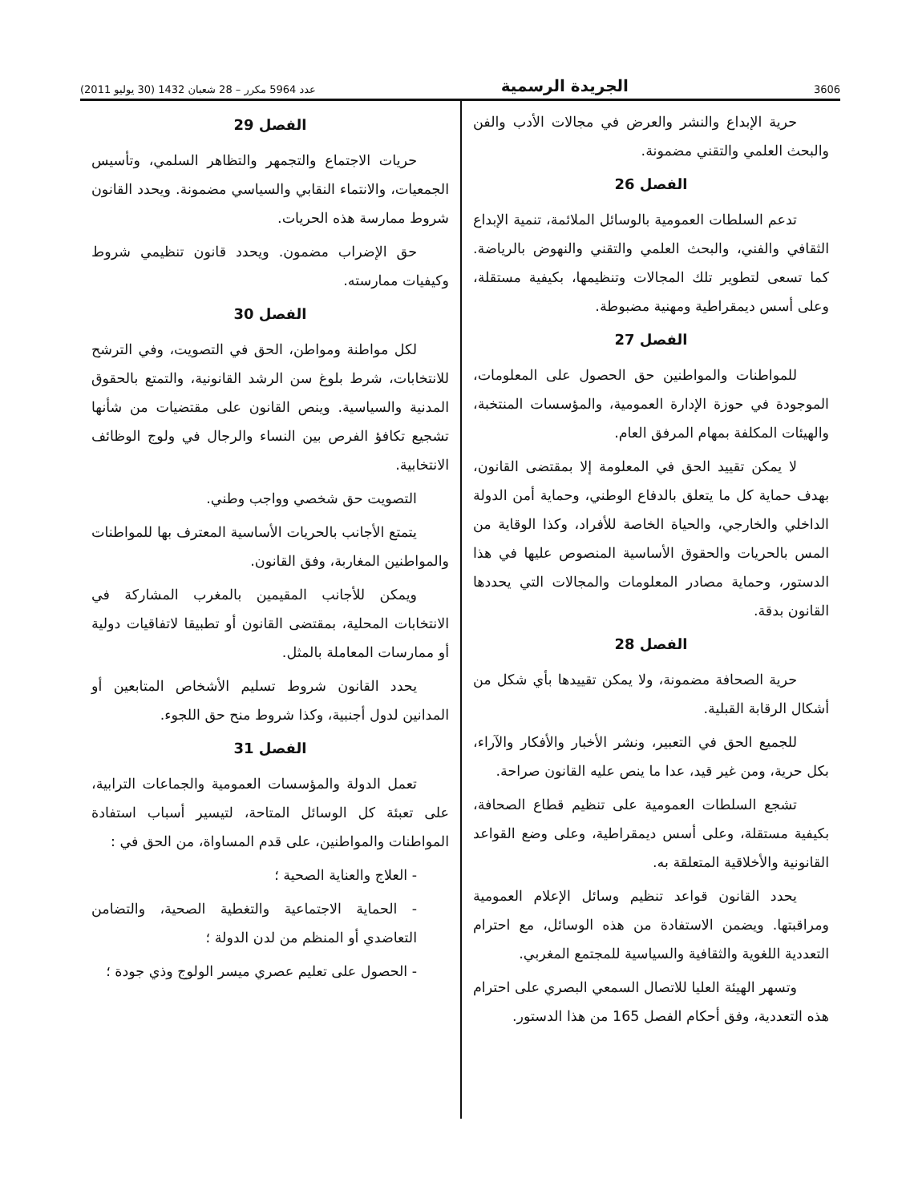3606 الجريدة الرسمية عدد 5964 مكرر – 28 شعبان 1432 (30 يوليو 2011)
حرية الإبداع والنشر والعرض في مجالات الأدب والفن والبحث العلمي والتقني مضمونة.
الفصل 26
تدعم السلطات العمومية بالوسائل الملائمة، تنمية الإبداع الثقافي والفني، والبحث العلمي والتقني والنهوض بالرياضة. كما تسعى لتطوير تلك المجالات وتنظيمها، بكيفية مستقلة، وعلى أسس ديمقراطية ومهنية مضبوطة.
الفصل 27
للمواطنات والمواطنين حق الحصول على المعلومات، الموجودة في حوزة الإدارة العمومية، والمؤسسات المنتخبة، والهيئات المكلفة بمهام المرفق العام.
لا يمكن تقييد الحق في المعلومة إلا بمقتضى القانون، بهدف حماية كل ما يتعلق بالدفاع الوطني، وحماية أمن الدولة الداخلي والخارجي، والحياة الخاصة للأفراد، وكذا الوقاية من المس بالحريات والحقوق الأساسية المنصوص عليها في هذا الدستور، وحماية مصادر المعلومات والمجالات التي يحددها القانون بدقة.
الفصل 28
حرية الصحافة مضمونة، ولا يمكن تقييدها بأي شكل من أشكال الرقابة القبلية.
للجميع الحق في التعبير، ونشر الأخبار والأفكار والآراء، بكل حرية، ومن غير قيد، عدا ما ينص عليه القانون صراحة.
تشجع السلطات العمومية على تنظيم قطاع الصحافة، بكيفية مستقلة، وعلى أسس ديمقراطية، وعلى وضع القواعد القانونية والأخلاقية المتعلقة به.
يحدد القانون قواعد تنظيم وسائل الإعلام العمومية ومراقبتها. ويضمن الاستفادة من هذه الوسائل، مع احترام التعددية اللغوية والثقافية والسياسية للمجتمع المغربي.
وتسهر الهيئة العليا للاتصال السمعي البصري على احترام هذه التعددية، وفق أحكام الفصل 165 من هذا الدستور.
الفصل 29
حريات الاجتماع والتجمهر والتظاهر السلمي، وتأسيس الجمعيات، والانتماء النقابي والسياسي مضمونة. ويحدد القانون شروط ممارسة هذه الحريات.
حق الإضراب مضمون. ويحدد قانون تنظيمي شروط وكيفيات ممارسته.
الفصل 30
لكل مواطنة ومواطن، الحق في التصويت، وفي الترشح للانتخابات، شرط بلوغ سن الرشد القانونية، والتمتع بالحقوق المدنية والسياسية. وينص القانون على مقتضيات من شأنها تشجيع تكافؤ الفرص بين النساء والرجال في ولوج الوظائف الانتخابية.
التصويت حق شخصي وواجب وطني.
يتمتع الأجانب بالحريات الأساسية المعترف بها للمواطنات والمواطنين المغاربة، وفق القانون.
ويمكن للأجانب المقيمين بالمغرب المشاركة في الانتخابات المحلية، بمقتضى القانون أو تطبيقا لاتفاقيات دولية أو ممارسات المعاملة بالمثل.
يحدد القانون شروط تسليم الأشخاص المتابعين أو المدانين لدول أجنبية، وكذا شروط منح حق اللجوء.
الفصل 31
تعمل الدولة والمؤسسات العمومية والجماعات الترابية، على تعبئة كل الوسائل المتاحة، لتيسير أسباب استفادة المواطنات والمواطنين، على قدم المساواة، من الحق في :
- العلاج والعناية الصحية ؛
- الحماية الاجتماعية والتغطية الصحية، والتضامن التعاضدي أو المنظم من لدن الدولة ؛
- الحصول على تعليم عصري ميسر الولوج وذي جودة ؛